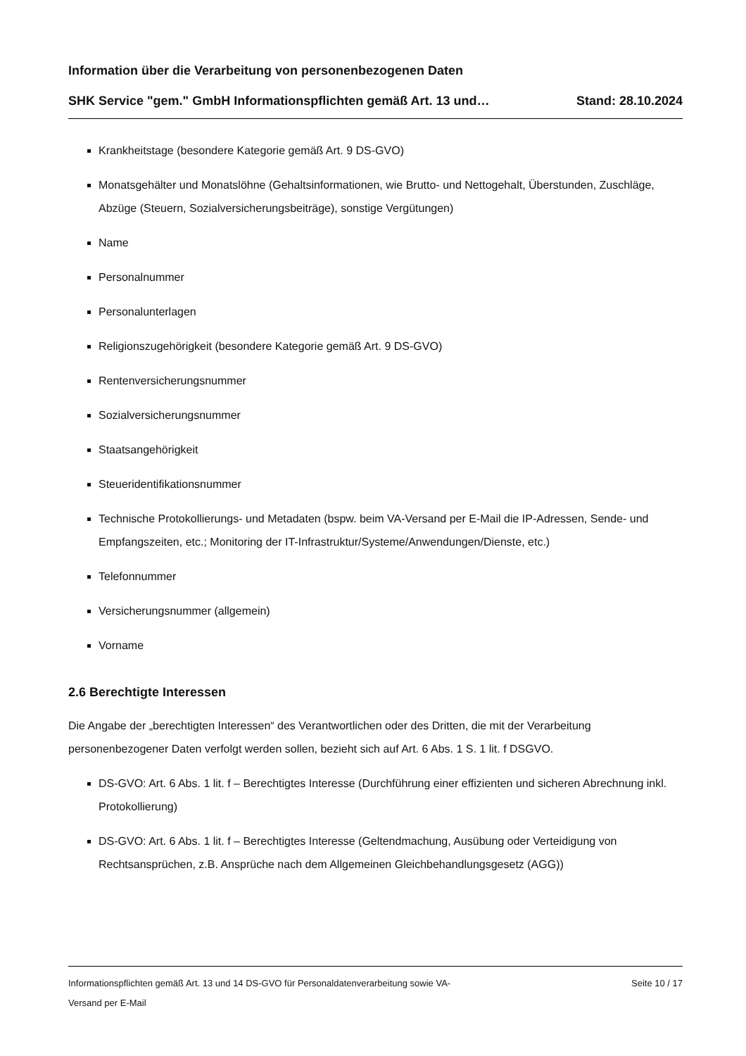Information über die Verarbeitung von personenbezogenen Daten
SHK Service "gem." GmbH Informationspflichten gemäß Art. 13 und… Stand: 28.10.2024
Krankheitstage (besondere Kategorie gemäß Art. 9 DS-GVO)
Monatsgehälter und Monatslöhne (Gehaltsinformationen, wie Brutto- und Nettogehalt, Überstunden, Zuschläge, Abzüge (Steuern, Sozialversicherungsbeiträge), sonstige Vergütungen)
Name
Personalnummer
Personalunterlagen
Religionszugehörigkeit (besondere Kategorie gemäß Art. 9 DS-GVO)
Rentenversicherungsnummer
Sozialversicherungsnummer
Staatsangehörigkeit
Steueridentifikationsnummer
Technische Protokollierungs- und Metadaten (bspw. beim VA-Versand per E-Mail die IP-Adressen, Sende- und Empfangszeiten, etc.; Monitoring der IT-Infrastruktur/Systeme/Anwendungen/Dienste, etc.)
Telefonnummer
Versicherungsnummer (allgemein)
Vorname
2.6 Berechtigte Interessen
Die Angabe der „berechtigten Interessen“ des Verantwortlichen oder des Dritten, die mit der Verarbeitung personenbezogener Daten verfolgt werden sollen, bezieht sich auf Art. 6 Abs. 1 S. 1 lit. f DSGVO.
DS-GVO: Art. 6 Abs. 1 lit. f – Berechtigtes Interesse (Durchführung einer effizienten und sicheren Abrechnung inkl. Protokollierung)
DS-GVO: Art. 6 Abs. 1 lit. f – Berechtigtes Interesse (Geltendmachung, Ausübung oder Verteidigung von Rechtsansprüchen, z.B. Ansprüche nach dem Allgemeinen Gleichbehandlungsgesetz (AGG))
Informationspflichten gemäß Art. 13 und 14 DS-GVO für Personaldatenverarbeitung sowie VA-
Versand per E-Mail Seite 10 / 17